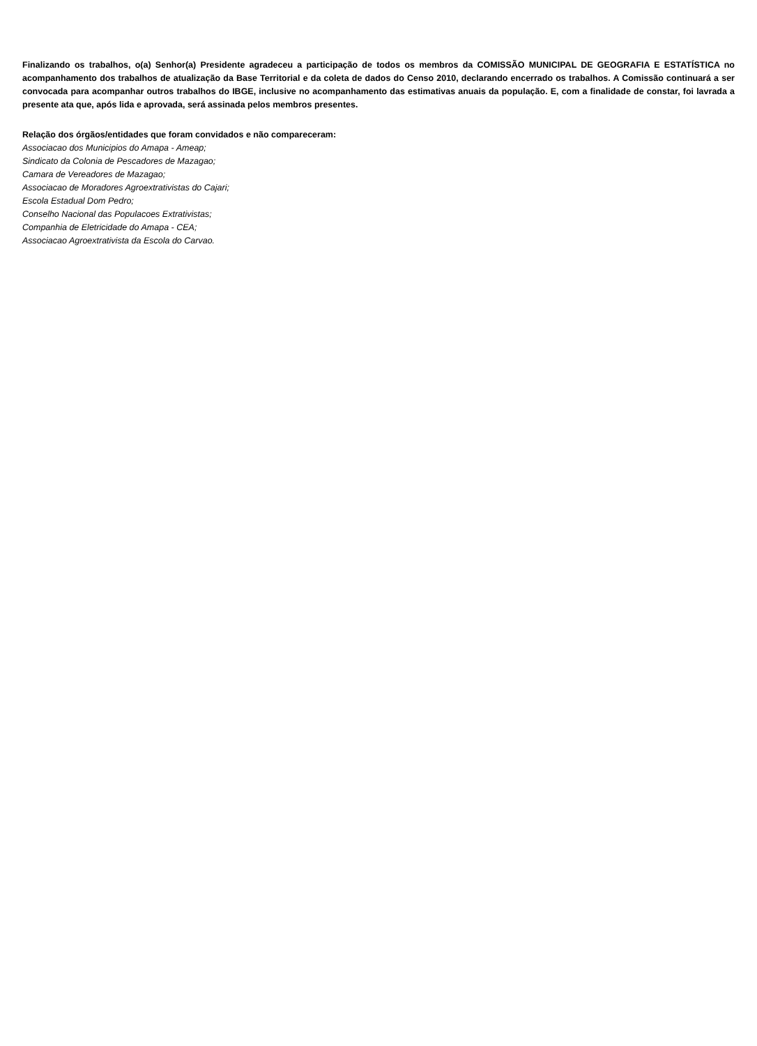Finalizando os trabalhos, o(a) Senhor(a) Presidente agradeceu a participação de todos os membros da COMISSÃO MUNICIPAL DE GEOGRAFIA E ESTATÍSTICA no acompanhamento dos trabalhos de atualização da Base Territorial e da coleta de dados do Censo 2010, declarando encerrado os trabalhos. A Comissão continuará a ser convocada para acompanhar outros trabalhos do IBGE, inclusive no acompanhamento das estimativas anuais da população. E, com a finalidade de constar, foi lavrada a presente ata que, após lida e aprovada, será assinada pelos membros presentes.
Relação dos órgãos/entidades que foram convidados e não compareceram:
Associacao dos Municipios do Amapa - Ameap;
Sindicato da Colonia de Pescadores de Mazagao;
Camara de Vereadores de Mazagao;
Associacao de Moradores Agroextrativistas do Cajari;
Escola Estadual Dom Pedro;
Conselho Nacional das Populacoes Extrativistas;
Companhia de Eletricidade do Amapa - CEA;
Associacao Agroextrativista da Escola do Carvao.